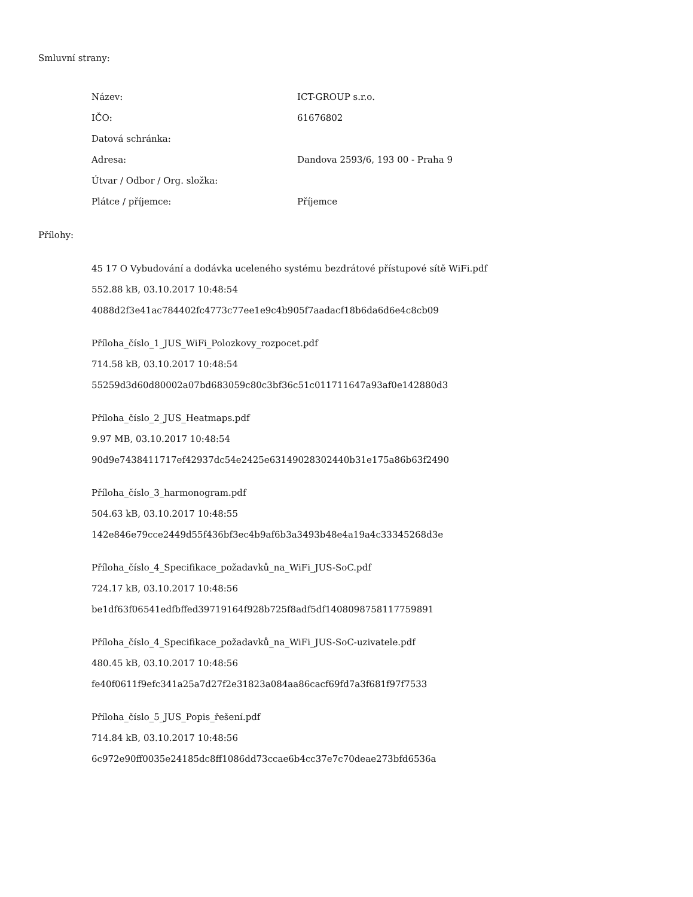Smluvní strany:
| Název: | ICT-GROUP s.r.o. |
| IČO: | 61676802 |
| Datová schránka: | |
| Adresa: | Dandova 2593/6, 193 00 - Praha 9 |
| Útvar / Odbor / Org. složka: | |
| Plátce / příjemce: | Příjemce |
Přílohy:
45 17 O Vybudování a dodávka uceleného systému bezdrátové přístupové sítě WiFi.pdf
552.88 kB, 03.10.2017 10:48:54
4088d2f3e41ac784402fc4773c77ee1e9c4b905f7aadacf18b6da6d6e4c8cb09
Příloha_číslo_1_JUS_WiFi_Polozkovy_rozpocet.pdf
714.58 kB, 03.10.2017 10:48:54
55259d3d60d80002a07bd683059c80c3bf36c51c011711647a93af0e142880d3
Příloha_číslo_2_JUS_Heatmaps.pdf
9.97 MB, 03.10.2017 10:48:54
90d9e7438411717ef42937dc54e2425e63149028302440b31e175a86b63f2490
Příloha_číslo_3_harmonogram.pdf
504.63 kB, 03.10.2017 10:48:55
142e846e79cce2449d55f436bf3ec4b9af6b3a3493b48e4a19a4c33345268d3e
Příloha_číslo_4_Specifikace_požadavků_na_WiFi_JUS-SoC.pdf
724.17 kB, 03.10.2017 10:48:56
be1df63f06541edfbffed39719164f928b725f8adf5df1408098758117759891
Příloha_číslo_4_Specifikace_požadavků_na_WiFi_JUS-SoC-uzivatele.pdf
480.45 kB, 03.10.2017 10:48:56
fe40f0611f9efc341a25a7d27f2e31823a084aa86cacf69fd7a3f681f97f7533
Příloha_číslo_5_JUS_Popis_řešení.pdf
714.84 kB, 03.10.2017 10:48:56
6c972e90ff0035e24185dc8ff1086dd73ccae6b4cc37e7c70deae273bfd6536a